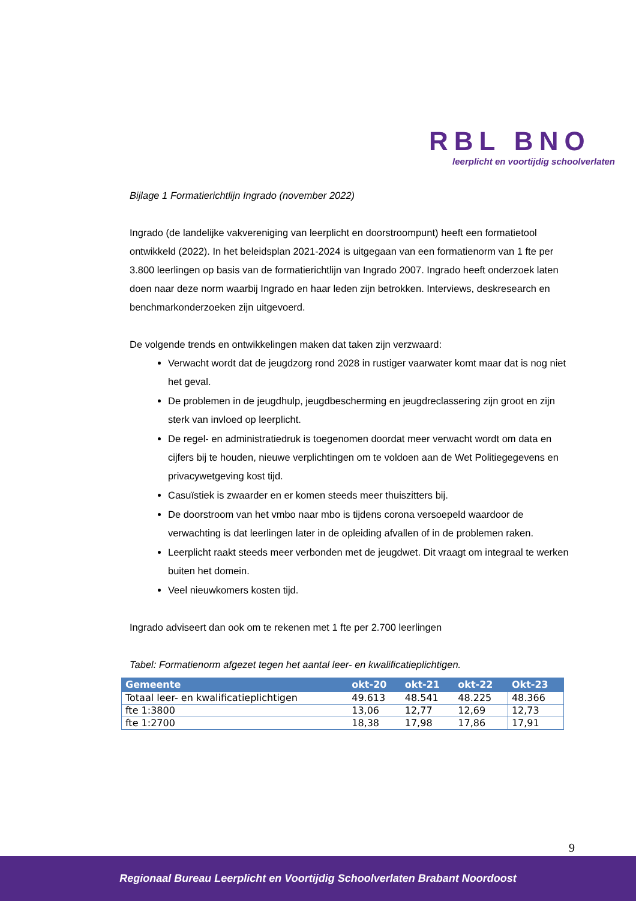RBL BNO
leerplicht en voortijdig schoolverlaten
Bijlage 1 Formatierichtlijn Ingrado (november 2022)
Ingrado (de landelijke vakvereniging van leerplicht en doorstroompunt) heeft een formatietool ontwikkeld (2022). In het beleidsplan 2021-2024 is uitgegaan van een formatienorm van 1 fte per 3.800 leerlingen op basis van de formatierichtlijn van Ingrado 2007. Ingrado heeft onderzoek laten doen naar deze norm waarbij Ingrado en haar leden zijn betrokken. Interviews, deskresearch en benchmarkonderzoeken zijn uitgevoerd.
De volgende trends en ontwikkelingen maken dat taken zijn verzwaard:
Verwacht wordt dat de jeugdzorg rond 2028 in rustiger vaarwater komt maar dat is nog niet het geval.
De problemen in de jeugdhulp, jeugdbescherming en jeugdreclassering zijn groot en zijn sterk van invloed op leerplicht.
De regel- en administratiedruk is toegenomen doordat meer verwacht wordt om data en cijfers bij te houden, nieuwe verplichtingen om te voldoen aan de Wet Politiegegevens en privacywetgeving kost tijd.
Casuïstiek is zwaarder en er komen steeds meer thuiszitters bij.
De doorstroom van het vmbo naar mbo is tijdens corona versoepeld waardoor de verwachting is dat leerlingen later in de opleiding afvallen of in de problemen raken.
Leerplicht raakt steeds meer verbonden met de jeugdwet. Dit vraagt om integraal te werken buiten het domein.
Veel nieuwkomers kosten tijd.
Ingrado adviseert dan ook om te rekenen met 1 fte per 2.700 leerlingen
Tabel: Formatienorm afgezet tegen het aantal leer- en kwalificatieplichtigen.
| Gemeente | okt-20 | okt-21 | okt-22 | Okt-23 |
| --- | --- | --- | --- | --- |
| Totaal leer- en kwalificatieplichtigen | 49.613 | 48.541 | 48.225 | 48.366 |
| fte 1:3800 | 13,06 | 12,77 | 12,69 | 12,73 |
| fte 1:2700 | 18,38 | 17,98 | 17,86 | 17,91 |
9
Regionaal Bureau Leerplicht en Voortijdig Schoolverlaten Brabant Noordoost